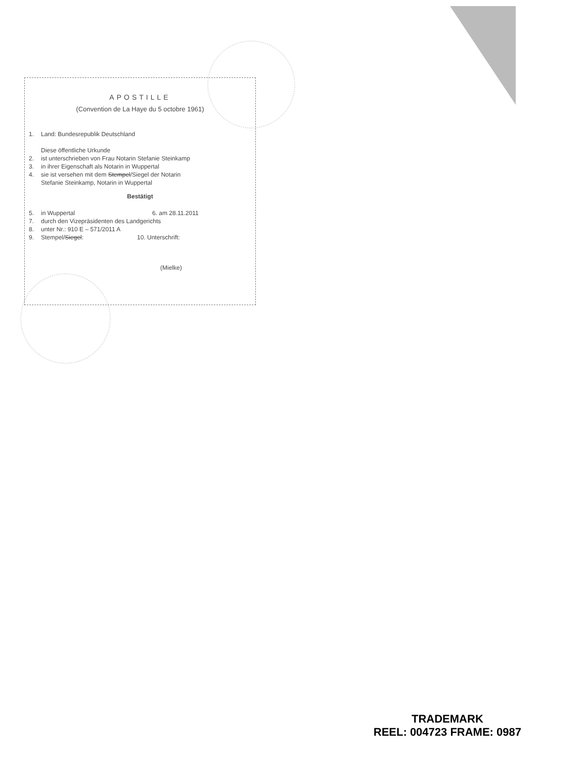APOSTILLE
(Convention de La Haye du 5 octobre 1961)
1. Land: Bundesrepublik Deutschland
Diese öffentliche Urkunde
2. ist unterschrieben von Frau Notarin Stefanie Steinkamp
3. in ihrer Eigenschaft als Notarin in Wuppertal
4. sie ist versehen mit dem Stempel/Siegel der Notarin
Stefanie Steinkamp, Notarin in Wuppertal
Bestätigt
5. in Wuppertal 6. am 28.11.2011
7. durch den Vizepräsidenten des Landgerichts
8. unter Nr.: 910 E – 571/2011 A
9. Stempel/Siegel: 10. Unterschrift:
(Mielke)
TRADEMARK
REEL: 004723 FRAME: 0987